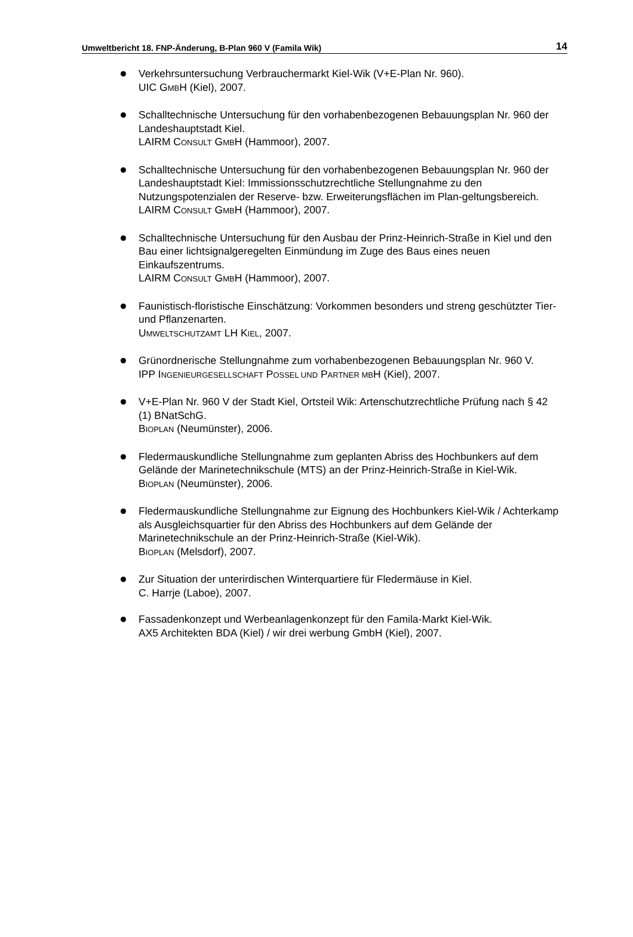Umweltbericht 18. FNP-Änderung, B-Plan 960 V (Famila Wik) 14
Verkehrsuntersuchung Verbrauchermarkt Kiel-Wik (V+E-Plan Nr. 960).
UIC GMBH (Kiel), 2007.
Schalltechnische Untersuchung für den vorhabenbezogenen Bebauungsplan Nr. 960 der Landeshauptstadt Kiel.
LAIRM CONSULT GMBH (Hammoor), 2007.
Schalltechnische Untersuchung für den vorhabenbezogenen Bebauungsplan Nr. 960 der Landeshauptstadt Kiel: Immissionsschutzrechtliche Stellungnahme zu den Nutzungspotenzialen der Reserve- bzw. Erweiterungsflächen im Plan-geltungsbereich.
LAIRM CONSULT GMBH (Hammoor), 2007.
Schalltechnische Untersuchung für den Ausbau der Prinz-Heinrich-Straße in Kiel und den Bau einer lichtsignalgeregelten Einmündung im Zuge des Baus eines neuen Einkaufszentrums.
LAIRM CONSULT GMBH (Hammoor), 2007.
Faunistisch-floristische Einschätzung: Vorkommen besonders und streng geschützter Tier- und Pflanzenarten.
UMWELTSCHUTZAMT LH KIEL, 2007.
Grünordnerische Stellungnahme zum vorhabenbezogenen Bebauungsplan Nr. 960 V.
IPP INGENIEURGESELLSCHAFT POSSEL UND PARTNER MBH (Kiel), 2007.
V+E-Plan Nr. 960 V der Stadt Kiel, Ortsteil Wik: Artenschutzrechtliche Prüfung nach § 42 (1) BNatSchG.
BIOPLAN (Neumünster), 2006.
Fledermauskundliche Stellungnahme zum geplanten Abriss des Hochbunkers auf dem Gelände der Marinetechnikschule (MTS) an der Prinz-Heinrich-Straße in Kiel-Wik.
BIOPLAN (Neumünster), 2006.
Fledermauskundliche Stellungnahme zur Eignung des Hochbunkers Kiel-Wik / Achterkamp als Ausgleichsquartier für den Abriss des Hochbunkers auf dem Gelände der Marinetechnikschule an der Prinz-Heinrich-Straße (Kiel-Wik).
BIOPLAN (Melsdorf), 2007.
Zur Situation der unterirdischen Winterquartiere für Fledermäuse in Kiel.
C. Harrje (Laboe), 2007.
Fassadenkonzept und Werbeanlagenkonzept für den Famila-Markt Kiel-Wik.
AX5 Architekten BDA (Kiel) / wir drei werbung GmbH (Kiel), 2007.